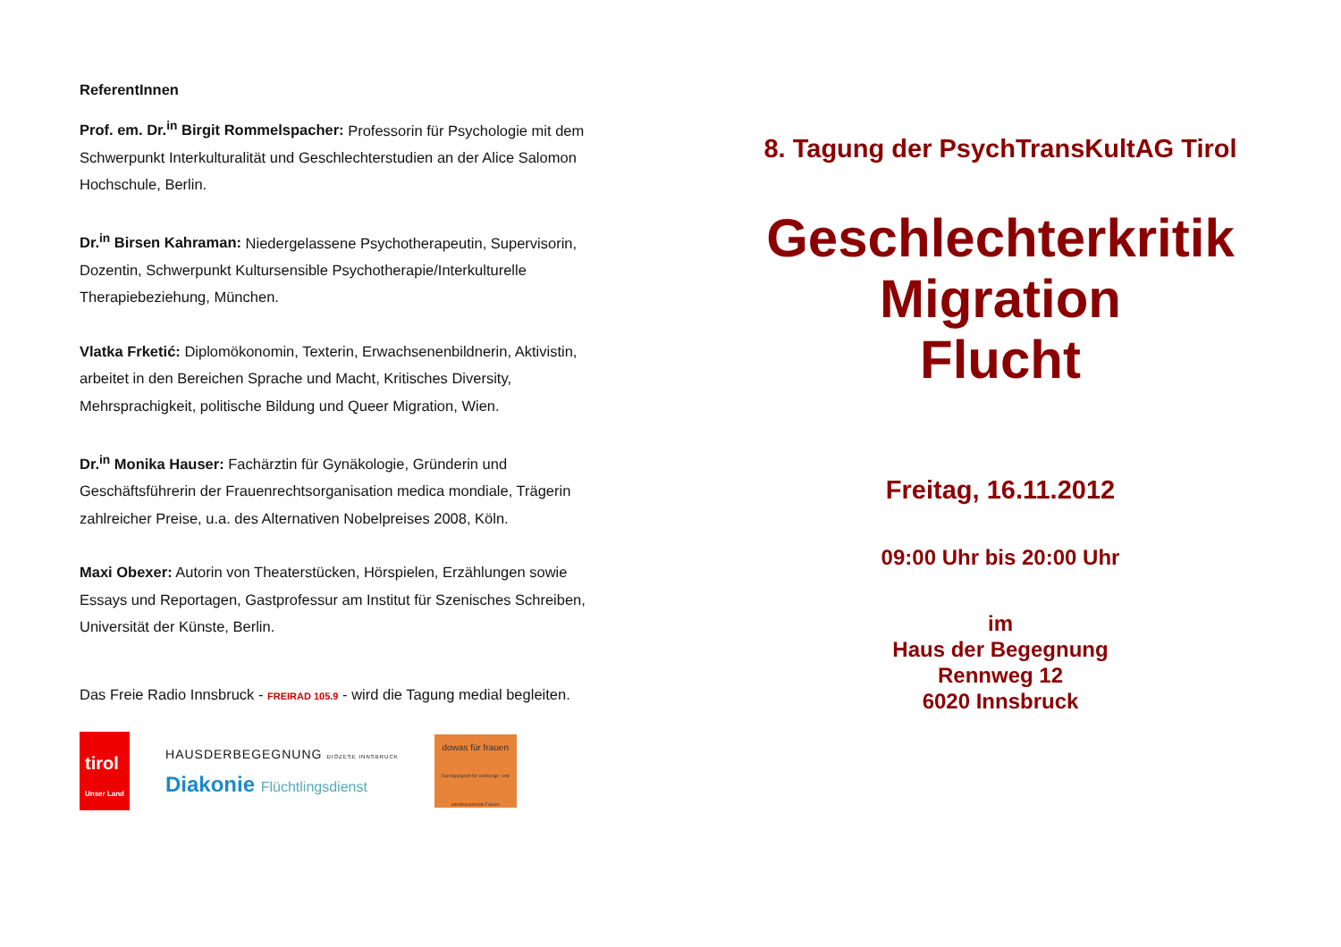ReferentInnen
Prof. em. Dr.<sup>in</sup> Birgit Rommelspacher: Professorin für Psychologie mit dem Schwerpunkt Interkulturalität und Geschlechterstudien an der Alice Salomon Hochschule, Berlin.
Dr.<sup>in</sup> Birsen Kahraman: Niedergelassene Psychotherapeutin, Supervisorin, Dozentin, Schwerpunkt Kultursensible Psychotherapie/Interkulturelle Therapiebeziehung, München.
Vlatka Frketić: Diplomökonomin, Texterin, Erwachsenenbildnerin, Aktivistin, arbeitet in den Bereichen Sprache und Macht, Kritisches Diversity, Mehrsprachigkeit, politische Bildung und Queer Migration, Wien.
Dr.<sup>in</sup> Monika Hauser: Fachärztin für Gynäkologie, Gründerin und Geschäftsführerin der Frauenrechtsorganisation medica mondiale, Trägerin zahlreicher Preise, u.a. des Alternativen Nobelpreises 2008, Köln.
Maxi Obexer: Autorin von Theaterstücken, Hörspielen, Erzählungen sowie Essays und Reportagen, Gastprofessur am Institut für Szenisches Schreiben, Universität der Künste, Berlin.
Das Freie Radio Innsbruck - FREIRAD 105.9 - wird die Tagung medial begleiten.
tirol
Unser Land
HAUSDERBEGEGNUNG DIÖZESE INNSBRUCK
Diakonie Flüchtlingsdienst
dowas für frauen
Durchgangsort für wohnungs- und arbeitssuchende Frauen
8. Tagung der PsychTransKultAG Tirol
Geschlechterkritik
Migration
Flucht
Freitag, 16.11.2012
09:00 Uhr bis 20:00 Uhr
im
Haus der Begegnung
Rennweg 12
6020 Innsbruck